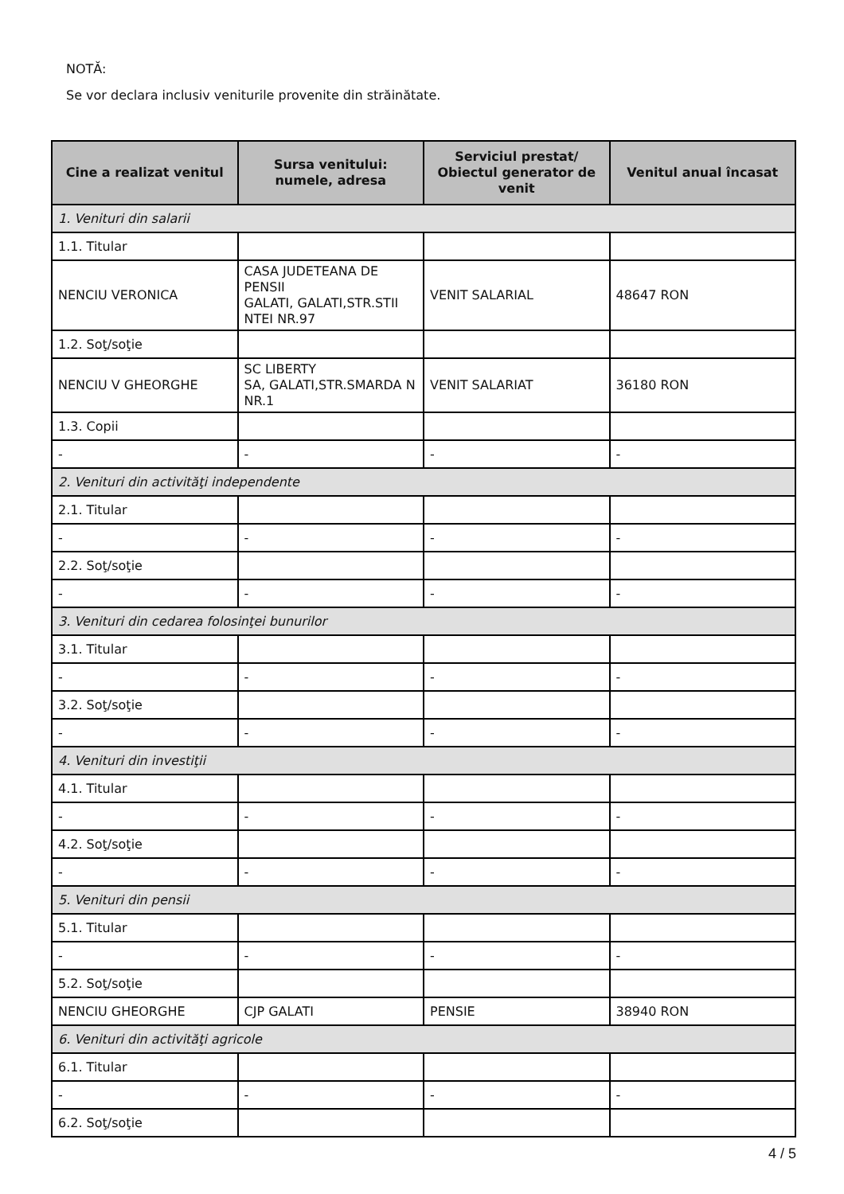NOTĂ:
Se vor declara inclusiv veniturile provenite din străinătate.
| Cine a realizat venitul | Sursa venitului: numele, adresa | Serviciul prestat/ Obiectul generator de venit | Venitul anual încasat |
| --- | --- | --- | --- |
| 1. Venituri din salarii | | | |
| 1.1. Titular | | | |
| NENCIU VERONICA | CASA JUDETEANA DE PENSII GALATI, GALATI,STR.STII NTEI NR.97 | VENIT SALARIAL | 48647 RON |
| 1.2. Soţ/soţie | | | |
| NENCIU V GHEORGHE | SC LIBERTY SA, GALATI,STR.SMARDA N NR.1 | VENIT SALARIAT | 36180 RON |
| 1.3. Copii | | | |
| - | - | - | - |
| 2. Venituri din activităţi independente | | | |
| 2.1. Titular | | | |
| - | - | - | - |
| 2.2. Soţ/soţie | | | |
| - | - | - | - |
| 3. Venituri din cedarea folosinţei bunurilor | | | |
| 3.1. Titular | | | |
| - | - | - | - |
| 3.2. Soţ/soţie | | | |
| - | - | - | - |
| 4. Venituri din investiţii | | | |
| 4.1. Titular | | | |
| - | - | - | - |
| 4.2. Soţ/soţie | | | |
| - | - | - | - |
| 5. Venituri din pensii | | | |
| 5.1. Titular | | | |
| - | - | - | - |
| 5.2. Soţ/soţie | | | |
| NENCIU GHEORGHE | CJP GALATI | PENSIE | 38940 RON |
| 6. Venituri din activităţi agricole | | | |
| 6.1. Titular | | | |
| - | - | - | - |
| 6.2. Soţ/soţie | | | |
4 / 5